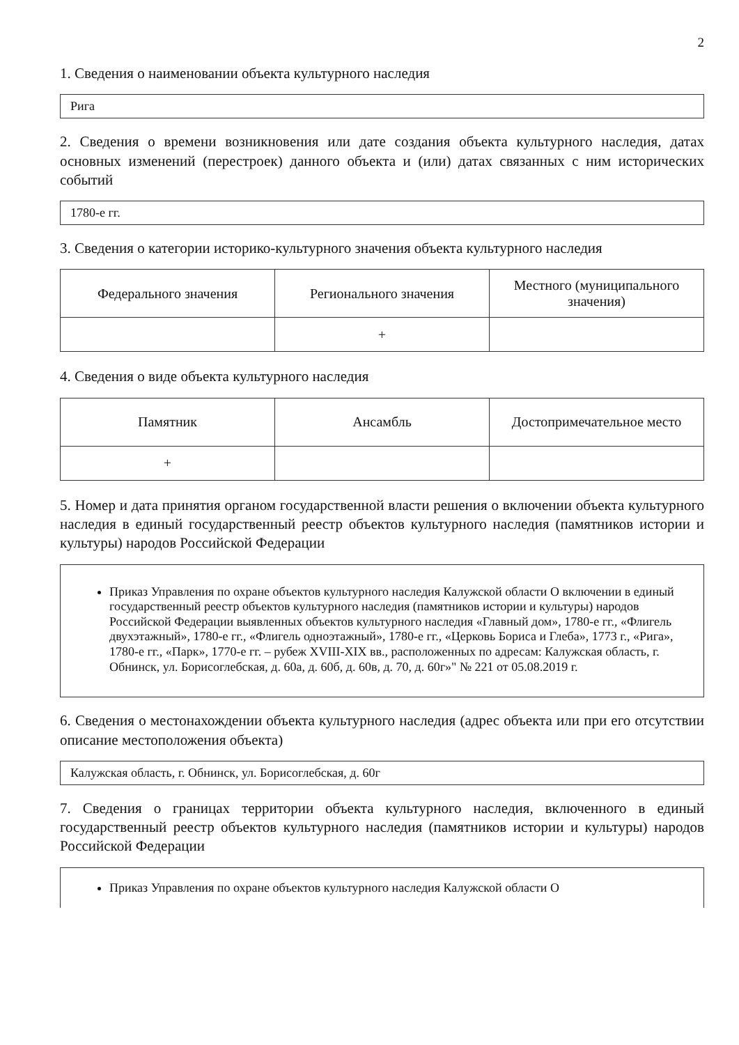2
1. Сведения о наименовании объекта культурного наследия
Рига
2. Сведения о времени возникновения или дате создания объекта культурного наследия, датах основных изменений (перестроек) данного объекта и (или) датах связанных с ним исторических событий
1780-е гг.
3. Сведения о категории историко-культурного значения объекта культурного наследия
| Федерального значения | Регионального значения | Местного (муниципального значения) |
| | + | |
4. Сведения о виде объекта культурного наследия
| Памятник | Ансамбль | Достопримечательное место |
| + | | |
5. Номер и дата принятия органом государственной власти решения о включении объекта культурного наследия в единый государственный реестр объектов культурного наследия (памятников истории и культуры) народов Российской Федерации
Приказ Управления по охране объектов культурного наследия Калужской области О включении в единый государственный реестр объектов культурного наследия (памятников истории и культуры) народов Российской Федерации выявленных объектов культурного наследия «Главный дом», 1780-е гг., «Флигель двухэтажный», 1780-е гг., «Флигель одноэтажный», 1780-е гг., «Церковь Бориса и Глеба», 1773 г., «Рига», 1780-е гг., «Парк», 1770-е гг. – рубеж XVIII-XIX вв., расположенных по адресам: Калужская область, г. Обнинск, ул. Борисоглебская, д. 60а, д. 60б, д. 60в, д. 70, д. 60г»" № 221 от 05.08.2019 г.
6. Сведения о местонахождении объекта культурного наследия (адрес объекта или при его отсутствии описание местоположения объекта)
Калужская область, г. Обнинск, ул. Борисоглебская, д. 60г
7. Сведения о границах территории объекта культурного наследия, включенного в единый государственный реестр объектов культурного наследия (памятников истории и культуры) народов Российской Федерации
Приказ Управления по охране объектов культурного наследия Калужской области О